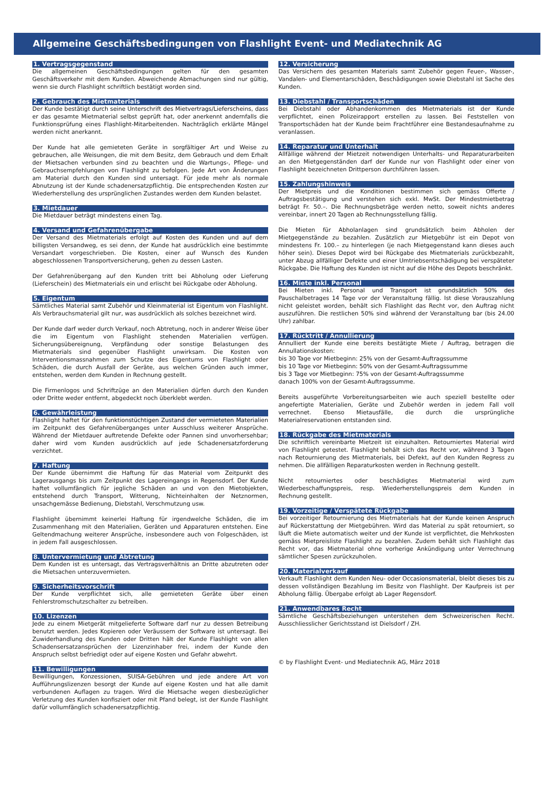Allgemeine Geschäftsbedingungen von Flashlight Event- und Mediatechnik AG
1. Vertragsgegenstand
Die allgemeinen Geschäftsbedingungen gelten für den gesamten Geschäftsverkehr mit dem Kunden. Abweichende Abmachungen sind nur gültig, wenn sie durch Flashlight schriftlich bestätigt worden sind.
2. Gebrauch des Mietmaterials
Der Kunde bestätigt durch seine Unterschrift des Mietvertrags/Lieferscheins, dass er das gesamte Mietmaterial selbst geprüft hat, oder anerkennt andernfalls die Funktionsprüfung eines Flashlight-Mitarbeitenden. Nachträglich erklärte Mängel werden nicht anerkannt.
Der Kunde hat alle gemieteten Geräte in sorgfältiger Art und Weise zu gebrauchen, alle Weisungen, die mit dem Besitz, dem Gebrauch und dem Erhalt der Mietsachen verbunden sind zu beachten und die Wartungs-, Pflege- und Gebrauchsempfehlungen von Flashlight zu befolgen. Jede Art von Änderungen am Material durch den Kunden sind untersagt. Für jede mehr als normale Abnutzung ist der Kunde schadenersatzpflichtig. Die entsprechenden Kosten zur Wiederherstellung des ursprünglichen Zustandes werden dem Kunden belastet.
3. Mietdauer
Die Mietdauer beträgt mindestens einen Tag.
4. Versand und Gefahrenübergabe
Der Versand des Mietmaterials erfolgt auf Kosten des Kunden und auf dem billigsten Versandweg, es sei denn, der Kunde hat ausdrücklich eine bestimmte Versandart vorgeschrieben. Die Kosten, einer auf Wunsch des Kunden abgeschlossenen Transportversicherung, gehen zu dessen Lasten.
Der Gefahrenübergang auf den Kunden tritt bei Abholung oder Lieferung (Lieferschein) des Mietmaterials ein und erlischt bei Rückgabe oder Abholung.
5. Eigentum
Sämtliches Material samt Zubehör und Kleinmaterial ist Eigentum von Flashlight. Als Verbrauchsmaterial gilt nur, was ausdrücklich als solches bezeichnet wird.
Der Kunde darf weder durch Verkauf, noch Abtretung, noch in anderer Weise über die im Eigentum von Flashlight stehenden Materialien verfügen. Sicherungsübereignung, Verpfändung oder sonstige Belastungen des Mietmaterials sind gegenüber Flashlight unwirksam. Die Kosten von Interventionsmassnahmen zum Schutze des Eigentums von Flashlight oder Schäden, die durch Ausfall der Geräte, aus welchen Gründen auch immer, entstehen, werden dem Kunden in Rechnung gestellt.
Die Firmenlogos und Schriftzüge an den Materialien dürfen durch den Kunden oder Dritte weder entfernt, abgedeckt noch überklebt werden.
6. Gewährleistung
Flashlight haftet für den funktionstüchtigen Zustand der vermieteten Materialien im Zeitpunkt des Gefahrenüberganges unter Ausschluss weiterer Ansprüche. Während der Mietdauer auftretende Defekte oder Pannen sind unvorhersehbar; daher wird vom Kunden ausdrücklich auf jede Schadenersatzforderung verzichtet.
7. Haftung
Der Kunde übernimmt die Haftung für das Material vom Zeitpunkt des Lagerausgangs bis zum Zeitpunkt des Lagereingangs in Regensdorf. Der Kunde haftet vollumfänglich für jegliche Schäden an und von den Mietobjekten, entstehend durch Transport, Witterung, Nichteinhalten der Netznormen, unsachgemässe Bedienung, Diebstahl, Verschmutzung usw.
Flashlight übernimmt keinerlei Haftung für irgendwelche Schäden, die im Zusammenhang mit den Materialien, Geräten und Apparaturen entstehen. Eine Geltendmachung weiterer Ansprüche, insbesondere auch von Folgeschäden, ist in jedem Fall ausgeschlossen.
8. Untervermietung und Abtretung
Dem Kunden ist es untersagt, das Vertragsverhältnis an Dritte abzutreten oder die Mietsachen unterzuvermieten.
9. Sicherheitsvorschrift
Der Kunde verpflichtet sich, alle gemieteten Geräte über einen Fehlerstromschutzschalter zu betreiben.
10. Lizenzen
Jede zu einem Mietgerät mitgelieferte Software darf nur zu dessen Betreibung benutzt werden. Jedes Kopieren oder Veräussern der Software ist untersagt. Bei Zuwiderhandlung des Kunden oder Dritten hält der Kunde Flashlight von allen Schadensersatzansprüchen der Lizenzinhaber frei, indem der Kunde den Anspruch selbst befriedigt oder auf eigene Kosten und Gefahr abwehrt.
11. Bewilligungen
Bewilligungen, Konzessionen, SUISA-Gebühren und jede andere Art von Aufführungslizenzen besorgt der Kunde auf eigene Kosten und hat alle damit verbundenen Auflagen zu tragen. Wird die Mietsache wegen diesbezüglicher Verletzung des Kunden konfisziert oder mit Pfand belegt, ist der Kunde Flashlight dafür vollumfänglich schadenersatzpflichtig.
12. Versicherung
Das Versichern des gesamten Materials samt Zubehör gegen Feuer-, Wasser-, Vandalen- und Elementarschäden, Beschädigungen sowie Diebstahl ist Sache des Kunden.
13. Diebstahl / Transportschäden
Bei Diebstahl oder Abhandenkommen des Mietmaterials ist der Kunde verpflichtet, einen Polizeirapport erstellen zu lassen. Bei Feststellen von Transportschäden hat der Kunde beim Frachtführer eine Bestandesaufnahme zu veranlassen.
14. Reparatur und Unterhalt
Allfällige während der Mietzeit notwendigen Unterhalts- und Reparaturarbeiten an den Mietgegenständen darf der Kunde nur von Flashlight oder einer von Flashlight bezeichneten Drittperson durchführen lassen.
15. Zahlungshinweis
Der Mietpreis und die Konditionen bestimmen sich gemäss Offerte / Auftragsbestätigung und verstehen sich exkl. MwSt. Der Mindestmietbetrag beträgt Fr. 50.–. Die Rechnungsbeträge werden netto, soweit nichts anderes vereinbar, innert 20 Tagen ab Rechnungsstellung fällig.
Die Mieten für Abholanlagen sind grundsätzlich beim Abholen der Mietgegenstände zu bezahlen. Zusätzlich zur Mietgebühr ist ein Depot von mindestens Fr. 100.– zu hinterlegen (je nach Mietgegenstand kann dieses auch höher sein). Dieses Depot wird bei Rückgabe des Mietmaterials zurückbezahlt, unter Abzug allfälliger Defekte und einer Umtriebsentschädigung bei verspäteter Rückgabe. Die Haftung des Kunden ist nicht auf die Höhe des Depots beschränkt.
16. Miete inkl. Personal
Bei Mieten inkl. Personal und Transport ist grundsätzlich 50% des Pauschalbetrages 14 Tage vor der Veranstaltung fällig. Ist diese Vorauszahlung nicht geleistet worden, behält sich Flashlight das Recht vor, den Auftrag nicht auszuführen. Die restlichen 50% sind während der Veranstaltung bar (bis 24.00 Uhr) zahlbar.
17. Rücktritt / Annullierung
Annulliert der Kunde eine bereits bestätigte Miete / Auftrag, betragen die Annullationskosten:
bis 30 Tage vor Mietbeginn: 25% von der Gesamt-Auftragssumme
bis 10 Tage vor Mietbeginn: 50% von der Gesamt-Auftragssumme
bis 3 Tage vor Mietbeginn: 75% von der Gesamt-Auftragssumme
danach 100% von der Gesamt-Auftragssumme.
Bereits ausgeführte Vorbereitungsarbeiten wie auch speziell bestellte oder angefertigte Materialien, Geräte und Zubehör werden in jedem Fall voll verrechnet. Ebenso Mietausfälle, die durch die ursprüngliche Materialreservationen entstanden sind.
18. Rückgabe des Mietmaterials
Die schriftlich vereinbarte Mietzeit ist einzuhalten. Retourniertes Material wird von Flashlight getestet. Flashlight behält sich das Recht vor, während 3 Tagen nach Retournierung des Mietmaterials, bei Defekt, auf den Kunden Regress zu nehmen. Die allfälligen Reparaturkosten werden in Rechnung gestellt.
Nicht retourniertes oder beschädigtes Mietmaterial wird zum Wiederbeschaffungspreis, resp. Wiederherstellungspreis dem Kunden in Rechnung gestellt.
19. Vorzeitige / Verspätete Rückgabe
Bei vorzeitiger Retournierung des Mietmaterials hat der Kunde keinen Anspruch auf Rückerstattung der Mietgebühren. Wird das Material zu spät retourniert, so läuft die Miete automatisch weiter und der Kunde ist verpflichtet, die Mehrkosten gemäss Mietpreisliste Flashlight zu bezahlen. Zudem behält sich Flashlight das Recht vor, das Mietmaterial ohne vorherige Ankündigung unter Verrechnung sämtlicher Spesen zurückzuholen.
20. Materialverkauf
Verkauft Flashlight dem Kunden Neu- oder Occasionsmaterial, bleibt dieses bis zu dessen vollständigen Bezahlung im Besitz von Flashlight. Der Kaufpreis ist per Abholung fällig. Übergabe erfolgt ab Lager Regensdorf.
21. Anwendbares Recht
Sämtliche Geschäftsbeziehungen unterstehen dem Schweizerischen Recht. Ausschliesslicher Gerichtsstand ist Dielsdorf / ZH.
© by Flashlight Event- und Mediatechnik AG, März 2018